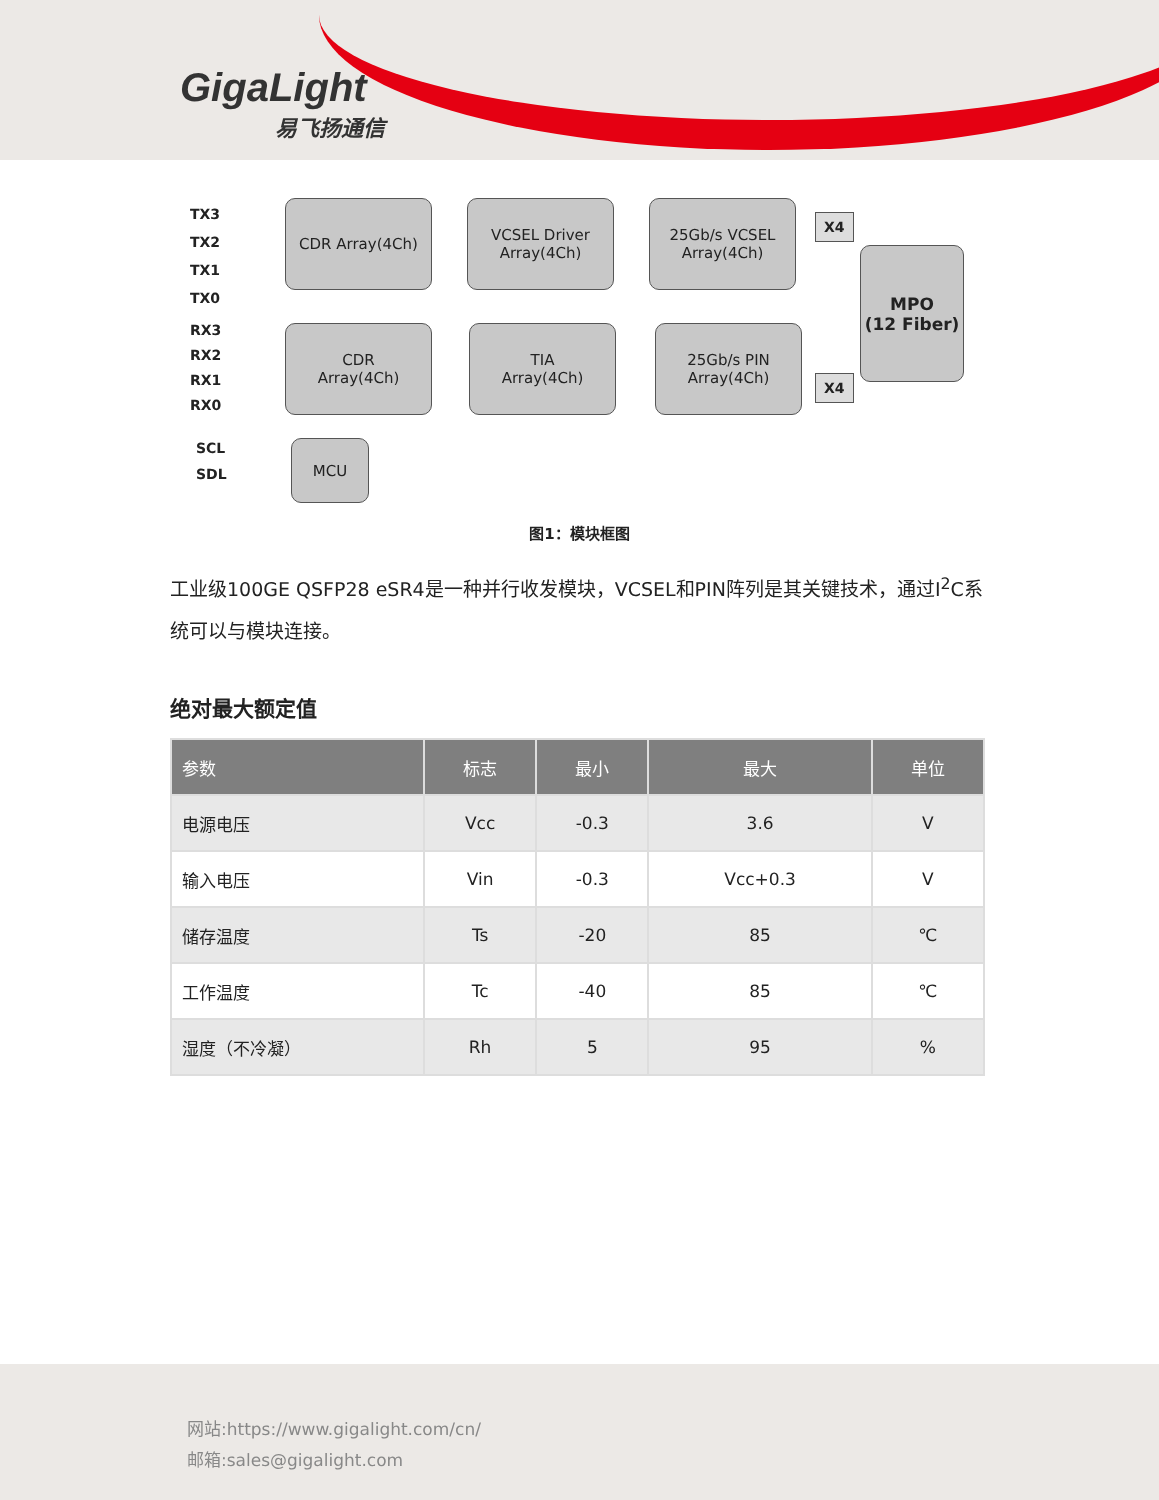GigaLight
易飞扬通信
TX3
TX2
TX1
TX0
RX3
RX2
RX1
RX0
SCL
SDL
CDR Array(4Ch)
VCSEL Driver
Array(4Ch)
25Gb/s VCSEL
Array(4Ch)
X4
MPO
(12 Fiber)
CDR
Array(4Ch)
TIA
Array(4Ch)
25Gb/s PIN
Array(4Ch)
X4
MCU
图1：模块框图
工业级100GE QSFP28 eSR4是一种并行收发模块，VCSEL和PIN阵列是其关键技术，通过I<sup>2</sup>C系统可以与模块连接。
绝对最大额定值
| 参数 | 标志 | 最小 | 最大 | 单位 |
| --- | --- | --- | --- | --- |
| 电源电压 | Vcc | -0.3 | 3.6 | V |
| 输入电压 | Vin | -0.3 | Vcc+0.3 | V |
| 储存温度 | Ts | -20 | 85 | ℃ |
| 工作温度 | Tc | -40 | 85 | ℃ |
| 湿度（不冷凝） | Rh | 5 | 95 | % |
网站:https://www.gigalight.com/cn/
邮箱:sales@gigalight.com